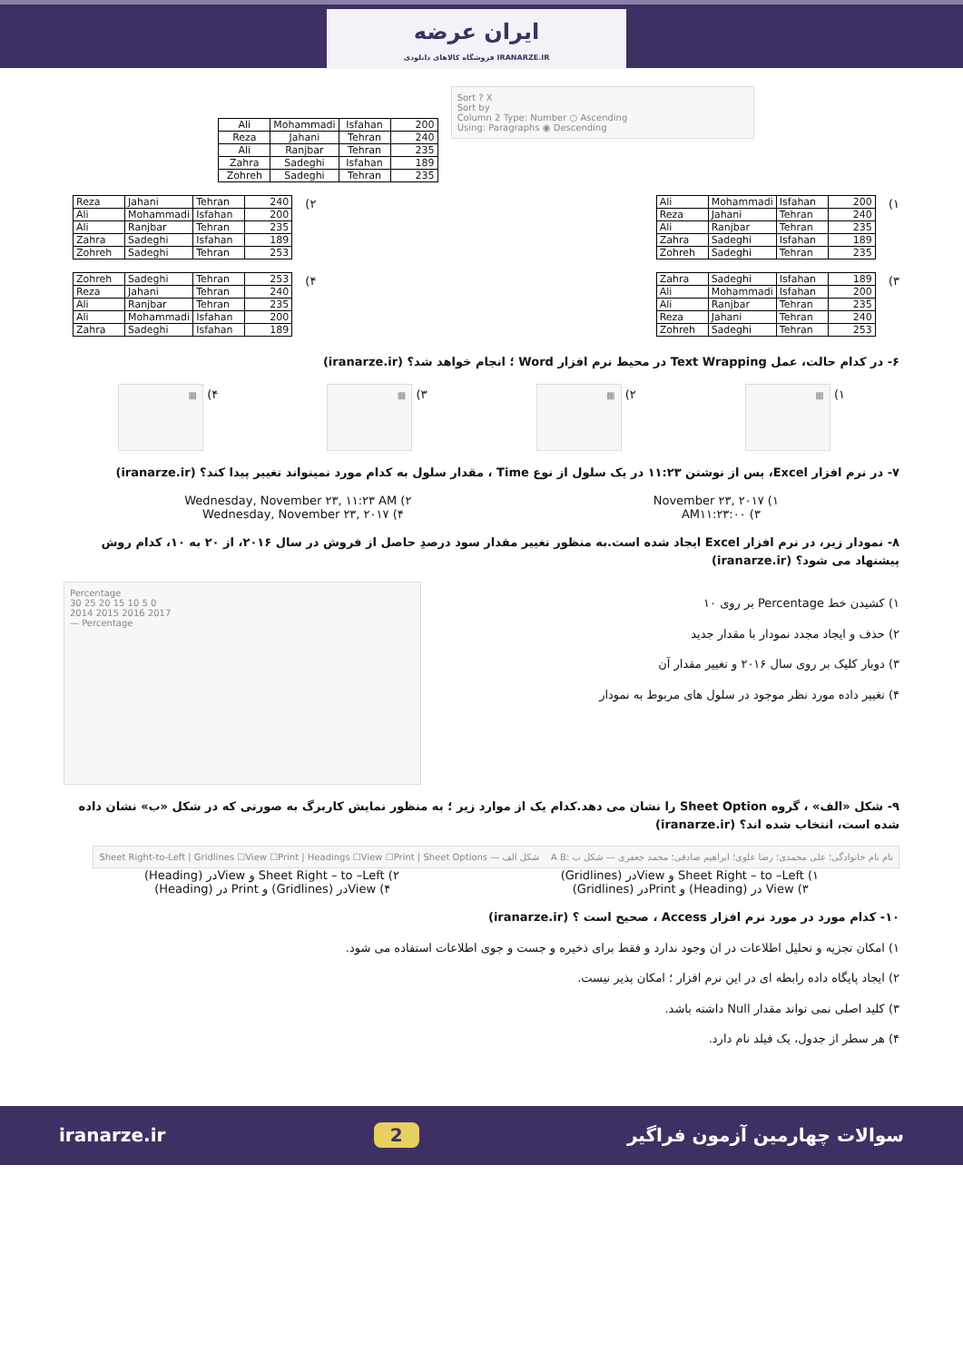ایران عرضه
فروشگاه کالاهای دانلودی IRANARZE.IR
| Ali | Mohammadi | Isfahan | 200 |
| Reza | Jahani | Tehran | 240 |
| Ali | Ranjbar | Tehran | 235 |
| Zahra | Sadeghi | Isfahan | 189 |
| Zohreh | Sadeghi | Tehran | 235 |
Sort ? X
Sort by
Column 2 Type: Number ○ Ascending
Using: Paragraphs ◉ Descending
۱)
| Ali | Mohammadi | Isfahan | 200 |
| Reza | Jahani | Tehran | 240 |
| Ali | Ranjbar | Tehran | 235 |
| Zahra | Sadeghi | Isfahan | 189 |
| Zohreh | Sadeghi | Tehran | 235 |
۲)
| Reza | Jahani | Tehran | 240 |
| Ali | Mohammadi | Isfahan | 200 |
| Ali | Ranjbar | Tehran | 235 |
| Zahra | Sadeghi | Isfahan | 189 |
| Zohreh | Sadeghi | Tehran | 253 |
۳)
| Zahra | Sadeghi | Isfahan | 189 |
| Ali | Mohammadi | Isfahan | 200 |
| Ali | Ranjbar | Tehran | 235 |
| Reza | Jahani | Tehran | 240 |
| Zohreh | Sadeghi | Tehran | 253 |
۴)
| Zohreh | Sadeghi | Tehran | 253 |
| Reza | Jahani | Tehran | 240 |
| Ali | Ranjbar | Tehran | 235 |
| Ali | Mohammadi | Isfahan | 200 |
| Zahra | Sadeghi | Isfahan | 189 |
۶- در کدام حالت، عمل Text Wrapping در محیط نرم افزار Word ؛ انجام خواهد شد؟ (iranarze.ir)
۱) ▦ ۲) ▦ ۳) ▦ ۴) ▦
۷- در نرم افزار Excel، پس از نوشتن ۱۱:۲۳ در یک سلول از نوع Time ، مقدار سلول به کدام مورد نمیتواند تغییر پیدا کند؟ (iranarze.ir)
۱) November ۲۳, ۲۰۱۷ ۲) Wednesday, November ۲۳, ۱۱:۲۳ AM
۳) AM۱۱:۲۳:۰۰ ۴) Wednesday, November ۲۳, ۲۰۱۷
۸- نمودار زیر، در نرم افزار Excel ایجاد شده است.به منظور تغییر مقدار سود درصدِ حاصل از فروش در سال ۲۰۱۶، از ۲۰ به ۱۰، کدام روش پیشنهاد می شود؟ (iranarze.ir)
۱) کشیدن خط Percentage بر روی ۱۰
۲) حذف و ایجاد مجدد نمودار با مقدار جدید
۳) دوبار کلیک بر روی سال ۲۰۱۶ و تغییر مقدار آن
۴) تغییر داده مورد نظر موجود در سلول های مربوط به نمودار
Percentage
30 25 20 15 10 5 0
2014 2015 2016 2017
— Percentage
۹- شکل «الف» ، گروه Sheet Option را نشان می دهد.کدام یک از موارد زیر ؛ به منظور نمایش کاربرگ به صورتی که در شکل «ب» نشان داده شده است، انتخاب شده اند؟ (iranarze.ir)
Sheet Right-to-Left | Gridlines ☐View ☐Print | Headings ☐View ☐Print | Sheet Options — شکل الف A B: نام نام خانوادگی؛ علی محمدی؛ رضا علوی؛ ابراهیم صادقی؛ محمد جعفری — شکل ب
۱) Sheet Right – to –Left و Viewدر (Gridlines) ۲) Sheet Right – to –Left و Viewدر (Heading)
۳) View در (Heading) و Printدر (Gridlines) ۴) Viewدر (Gridlines) و Print در (Heading)
۱۰- کدام مورد در مورد نرم افزار Access ، صحیح است ؟ (iranarze.ir)
۱) امکان تجزیه و تحلیل اطلاعات در ان وجود ندارد و فقط برای ذخیره و جست و جوی اطلاعات استفاده می شود.
۲) ایجاد پایگاه داده رابطه ای در این نرم افزار ؛ امکان پذیر نیست.
۳) کلید اصلی نمی تواند مقدار Null داشته باشد.
۴) هر سطر از جدول، یک فیلد نام دارد.
سوالات چهارمین آزمون فراگیر 2 iranarze.ir